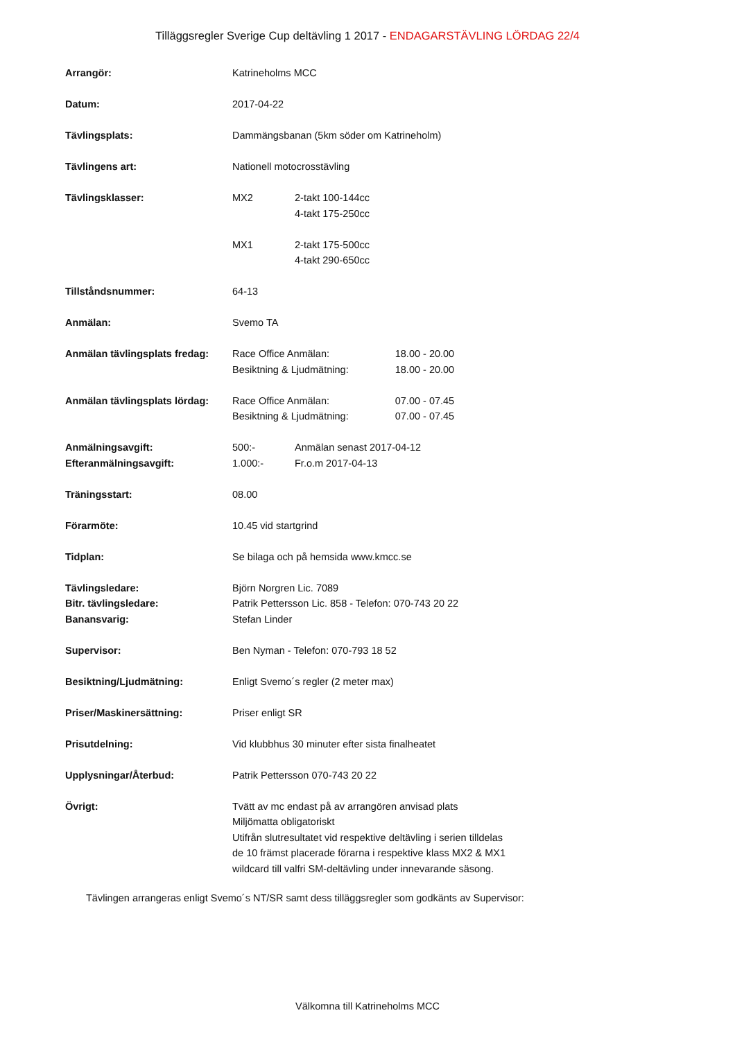Tilläggsregler Sverige Cup deltävling 1 2017 - ENDAGARSTÄVLING LÖRDAG 22/4
| Arrangör: | Katrineholms MCC | | |
| Datum: | 2017-04-22 | | |
| Tävlingsplats: | Dammängsbanan (5km söder om Katrineholm) | | |
| Tävlingens art: | Nationell motocrosstävling | | |
| Tävlingsklasser: | MX2 | 2-takt 100-144cc | |
| | | 4-takt 175-250cc | |
| | MX1 | 2-takt 175-500cc | |
| | | 4-takt 290-650cc | |
| Tillståndsnummer: | 64-13 | | |
| Anmälan: | Svemo TA | | |
| Anmälan tävlingsplats fredag: | Race Office Anmälan: | | 18.00 - 20.00 |
| | Besiktning & Ljudmätning: | | 18.00 - 20.00 |
| Anmälan tävlingsplats lördag: | Race Office Anmälan: | | 07.00 - 07.45 |
| | Besiktning & Ljudmätning: | | 07.00 - 07.45 |
| Anmälningsavgift: | 500:- | Anmälan senast 2017-04-12 | |
| Efteranmälningsavgift: | 1.000:- | Fr.o.m 2017-04-13 | |
| Träningsstart: | 08.00 | | |
| Förarmöte: | 10.45 vid startgrind | | |
| Tidplan: | Se bilaga och på hemsida www.kmcc.se | | |
| Tävlingsledare: | Björn Norgren Lic. 7089 | | |
| Bitr. tävlingsledare: | Patrik Pettersson Lic. 858 - Telefon: 070-743 20 22 | | |
| Banansvarig: | Stefan Linder | | |
| Supervisor: | Ben Nyman - Telefon: 070-793 18 52 | | |
| Besiktning/Ljudmätning: | Enligt Svemo´s regler (2 meter max) | | |
| Priser/Maskinersättning: | Priser enligt SR | | |
| Prisutdelning: | Vid klubbhus 30 minuter efter sista finalheatet | | |
| Upplysningar/Återbud: | Patrik Pettersson 070-743 20 22 | | |
| Övrigt: | Tvätt av mc endast på av arrangören anvisad plats | | |
| | Miljömatta obligatoriskt | | |
| | Utifrån slutresultatet vid respektive deltävling i serien tilldelas | | |
| | de 10 främst placerade förarna i respektive klass MX2 & MX1 | | |
| | wildcard till valfri SM-deltävling under innevarande säsong. | | |
Tävlingen arrangeras enligt Svemo´s NT/SR samt dess tilläggsregler som godkänts av Supervisor:
Välkomna till Katrineholms MCC